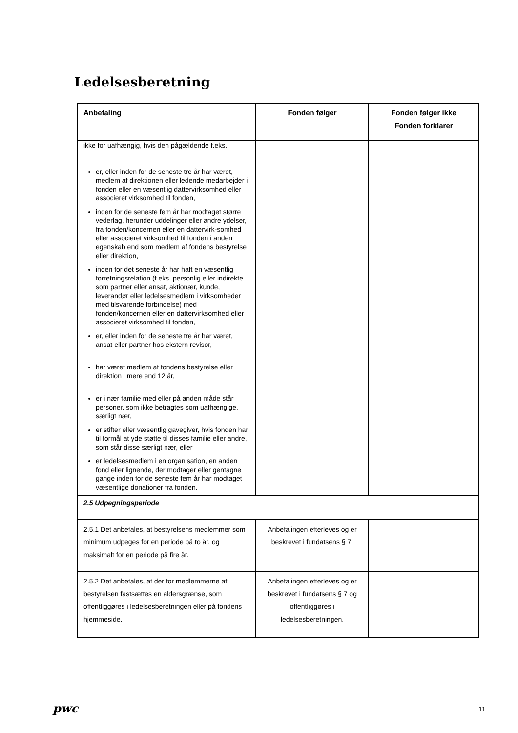Ledelsesberetning
| Anbefaling | Fonden følger | Fonden følger ikke Fonden forklarer |
| --- | --- | --- |
| ikke for uafhængig, hvis den pågældende f.eks.: er, eller inden for de seneste tre år har været, medlem af direktionen eller ledende medarbejder i fonden eller en væsentlig dattervirksomhed eller associeret virksomhed til fonden, inden for de seneste fem år har modtaget større vederlag, herunder uddelinger eller andre ydelser, fra fonden/koncernen eller en dattervirk-somhed eller associeret virksomhed til fonden i anden egenskab end som medlem af fondens bestyrelse eller direktion, inden for det seneste år har haft en væsentlig forretningsrelation (f.eks. personlig eller indirekte som partner eller ansat, aktionær, kunde, leverandør eller ledelsesmedlem i virksomheder med tilsvarende forbindelse) med fonden/koncernen eller en dattervirksomhed eller associeret virksomhed til fonden, er, eller inden for de seneste tre år har været, ansat eller partner hos ekstern revisor, har været medlem af fondens bestyrelse eller direktion i mere end 12 år, er i nær familie med eller på anden måde står personer, som ikke betragtes som uafhængige, særligt nær, er stifter eller væsentlig gavegiver, hvis fonden har til formål at yde støtte til disses familie eller andre, som står disse særligt nær, eller er ledelsesmedlem i en organisation, en anden fond eller lignende, der modtager eller gentagne gange inden for de seneste fem år har modtaget væsentlige donationer fra fonden. | | |
| 2.5 Udpegningsperiode | | |
| 2.5.1 Det anbefales, at bestyrelsens medlemmer som minimum udpeges for en periode på to år, og maksimalt for en periode på fire år. | Anbefalingen efterleves og er beskrevet i fundatsens § 7. | |
| 2.5.2 Det anbefales, at der for medlemmerne af bestyrelsen fastsættes en aldersgrænse, som offentliggøres i ledelsesberetningen eller på fondens hjemmeside. | Anbefalingen efterleves og er beskrevet i fundatsens § 7 og offentliggøres i ledelsesberetningen. | |
pwc 11